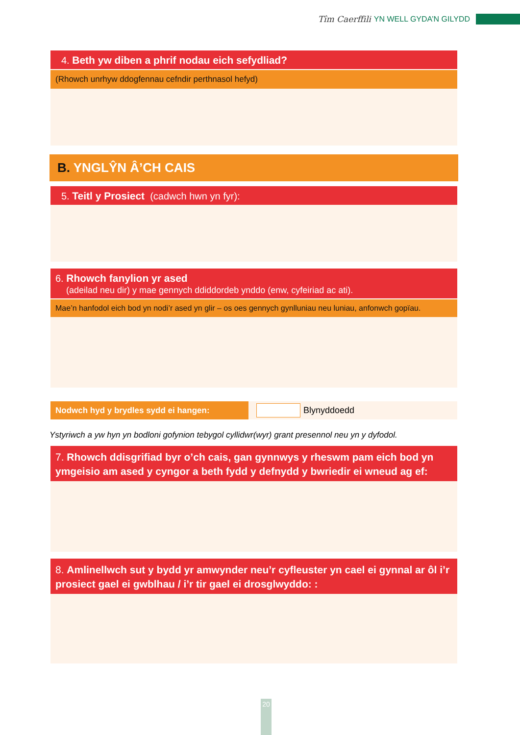Tîm Caerffili YN WELL GYDA’N GILYDD
4. Beth yw diben a phrif nodau eich sefydliad?
(Rhowch unrhyw ddogfennau cefndir perthnasol hefyd)
B. YNGLŶN Â’CH CAIS
5. Teitl y Prosiect (cadwch hwn yn fyr):
6. Rhowch fanylion yr ased
(adeilad neu dir) y mae gennych ddiddordeb ynddo (enw, cyfeiriad ac ati).
Mae’n hanfodol eich bod yn nodi’r ased yn glir – os oes gennych gynlluniau neu luniau, anfonwch gopïau.
Nodwch hyd y brydles sydd ei hangen:
Blynyddoedd
Ystyriwch a yw hyn yn bodloni gofynion tebygol cyllidwr(wyr) grant presennol neu yn y dyfodol.
7. Rhowch ddisgrifiad byr o’ch cais, gan gynnwys y rheswm pam eich bod yn ymgeisio am ased y cyngor a beth fydd y defnydd y bwriedir ei wneud ag ef:
8. Amlinellwch sut y bydd yr amwynder neu’r cyfleuster yn cael ei gynnal ar ôl i’r prosiect gael ei gwblhau / i’r tir gael ei drosglwyddo: :
20